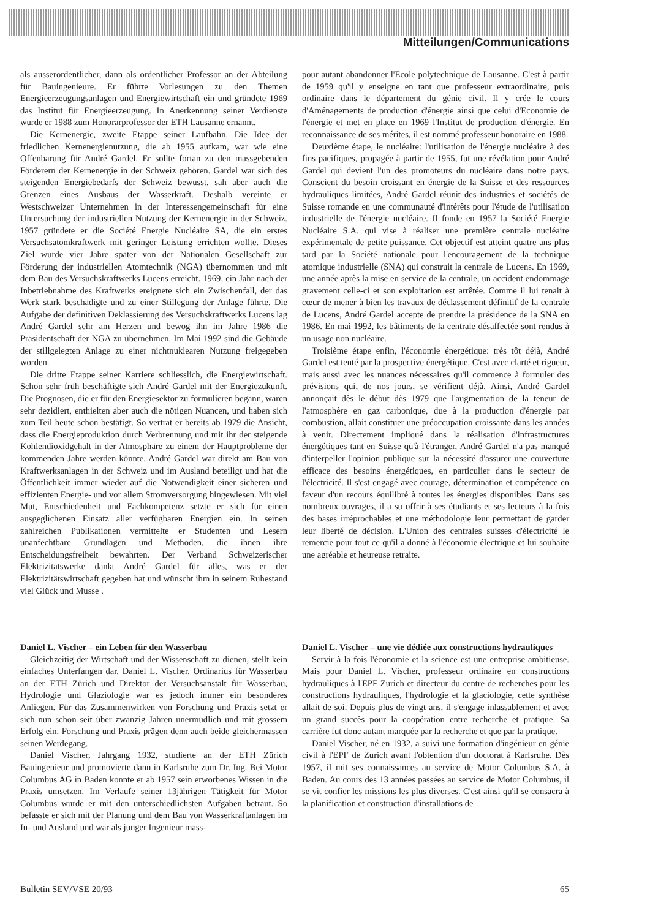Mitteilungen/Communications
als ausserordentlicher, dann als ordentlicher Professor an der Abteilung für Bauingenieure. Er führte Vorlesungen zu den Themen Energieerzeugungsanlagen und Energiewirtschaft ein und gründete 1969 das Institut für Energieerzeugung. In Anerkennung seiner Verdienste wurde er 1988 zum Honorarprofessor der ETH Lausanne ernannt.
Die Kernenergie, zweite Etappe seiner Laufbahn. Die Idee der friedlichen Kernenergienutzung, die ab 1955 aufkam, war wie eine Offenbarung für André Gardel. Er sollte fortan zu den massgebenden Förderern der Kernenergie in der Schweiz gehören. Gardel war sich des steigenden Energiebedarfs der Schweiz bewusst, sah aber auch die Grenzen eines Ausbaus der Wasserkraft. Deshalb vereinte er Westschweizer Unternehmen in der Interessengemeinschaft für eine Untersuchung der industriellen Nutzung der Kernenergie in der Schweiz. 1957 gründete er die Société Energie Nucléaire SA, die ein erstes Versuchsatomkraftwerk mit geringer Leistung errichten wollte. Dieses Ziel wurde vier Jahre später von der Nationalen Gesellschaft zur Förderung der industriellen Atomtechnik (NGA) übernommen und mit dem Bau des Versuchskraftwerks Lucens erreicht. 1969, ein Jahr nach der Inbetriebnahme des Kraftwerks ereignete sich ein Zwischenfall, der das Werk stark beschädigte und zu einer Stillegung der Anlage führte. Die Aufgabe der definitiven Deklassierung des Versuchskraftwerks Lucens lag André Gardel sehr am Herzen und bewog ihn im Jahre 1986 die Präsidentschaft der NGA zu übernehmen. Im Mai 1992 sind die Gebäude der stillgelegten Anlage zu einer nichtnuklearen Nutzung freigegeben worden.
Die dritte Etappe seiner Karriere schliesslich, die Energiewirtschaft. Schon sehr früh beschäftigte sich André Gardel mit der Energiezukunft. Die Prognosen, die er für den Energiesektor zu formulieren begann, waren sehr dezidiert, enthielten aber auch die nötigen Nuancen, und haben sich zum Teil heute schon bestätigt. So vertrat er bereits ab 1979 die Ansicht, dass die Energieproduktion durch Verbrennung und mit ihr der steigende Kohlendioxidgehalt in der Atmosphäre zu einem der Hauptprobleme der kommenden Jahre werden könnte. André Gardel war direkt am Bau von Kraftwerksanlagen in der Schweiz und im Ausland beteiligt und hat die Öffentlichkeit immer wieder auf die Notwendigkeit einer sicheren und effizienten Energie- und vor allem Stromversorgung hingewiesen. Mit viel Mut, Entschiedenheit und Fachkompetenz setzte er sich für einen ausgeglichenen Einsatz aller verfügbaren Energien ein. In seinen zahlreichen Publikationen vermittelte er Studenten und Lesern unanfechtbare Grundlagen und Methoden, die ihnen ihre Entscheidungsfreiheit bewahrten. Der Verband Schweizerischer Elektrizitätswerke dankt André Gardel für alles, was er der Elektrizitätswirtschaft gegeben hat und wünscht ihm in seinem Ruhestand viel Glück und Musse .
pour autant abandonner l'Ecole polytechnique de Lausanne. C'est à partir de 1959 qu'il y enseigne en tant que professeur extraordinaire, puis ordinaire dans le département du génie civil. Il y crée le cours d'Aménagements de production d'énergie ainsi que celui d'Economie de l'énergie et met en place en 1969 l'Institut de production d'énergie. En reconnaissance de ses mérites, il est nommé professeur honoraire en 1988.
Deuxième étape, le nucléaire: l'utilisation de l'énergie nucléaire à des fins pacifiques, propagée à partir de 1955, fut une révélation pour André Gardel qui devient l'un des promoteurs du nucléaire dans notre pays. Conscient du besoin croissant en énergie de la Suisse et des ressources hydrauliques limitées, André Gardel réunit des industries et sociétés de Suisse romande en une communauté d'intérêts pour l'étude de l'utilisation industrielle de l'énergie nucléaire. Il fonde en 1957 la Société Energie Nucléaire S.A. qui vise à réaliser une première centrale nucléaire expérimentale de petite puissance. Cet objectif est atteint quatre ans plus tard par la Société nationale pour l'encouragement de la technique atomique industrielle (SNA) qui construit la centrale de Lucens. En 1969, une année après la mise en service de la centrale, un accident endommage gravement celle-ci et son exploitation est arrêtée. Comme il lui tenait à cœur de mener à bien les travaux de déclassement définitif de la centrale de Lucens, André Gardel accepte de prendre la présidence de la SNA en 1986. En mai 1992, les bâtiments de la centrale désaffectée sont rendus à un usage non nucléaire.
Troisième étape enfin, l'économie énergétique: très tôt déjà, André Gardel est tenté par la prospective énergétique. C'est avec clarté et rigueur, mais aussi avec les nuances nécessaires qu'il commence à formuler des prévisions qui, de nos jours, se vérifient déjà. Ainsi, André Gardel annonçait dès le début dès 1979 que l'augmentation de la teneur de l'atmosphère en gaz carbonique, due à la production d'énergie par combustion, allait constituer une préoccupation croissante dans les années à venir. Directement impliqué dans la réalisation d'infrastructures énergétiques tant en Suisse qu'à l'étranger, André Gardel n'a pas manqué d'interpeller l'opinion publique sur la nécessité d'assurer une couverture efficace des besoins énergétiques, en particulier dans le secteur de l'électricité. Il s'est engagé avec courage, détermination et compétence en faveur d'un recours équilibré à toutes les énergies disponibles. Dans ses nombreux ouvrages, il a su offrir à ses étudiants et ses lecteurs à la fois des bases irréprochables et une méthodologie leur permettant de garder leur liberté de décision. L'Union des centrales suisses d'électricité le remercie pour tout ce qu'il a donné à l'économie électrique et lui souhaite une agréable et heureuse retraite.
Daniel L. Vischer – ein Leben für den Wasserbau
Gleichzeitig der Wirtschaft und der Wissenschaft zu dienen, stellt kein einfaches Unterfangen dar. Daniel L. Vischer, Ordinarius für Wasserbau an der ETH Zürich und Direktor der Versuchsanstalt für Wasserbau, Hydrologie und Glaziologie war es jedoch immer ein besonderes Anliegen. Für das Zusammenwirken von Forschung und Praxis setzt er sich nun schon seit über zwanzig Jahren unermüdlich und mit grossem Erfolg ein. Forschung und Praxis prägen denn auch beide gleichermassen seinen Werdegang.
Daniel Vischer, Jahrgang 1932, studierte an der ETH Zürich Bauingenieur und promovierte dann in Karlsruhe zum Dr. Ing. Bei Motor Columbus AG in Baden konnte er ab 1957 sein erworbenes Wissen in die Praxis umsetzen. Im Verlaufe seiner 13jährigen Tätigkeit für Motor Columbus wurde er mit den unterschiedlichsten Aufgaben betraut. So befasste er sich mit der Planung und dem Bau von Wasserkraftanlagen im In- und Ausland und war als junger Ingenieur mass-
Daniel L. Vischer – une vie dédiée aux constructions hydrauliques
Servir à la fois l'économie et la science est une entreprise ambitieuse. Mais pour Daniel L. Vischer, professeur ordinaire en constructions hydrauliques à l'EPF Zurich et directeur du centre de recherches pour les constructions hydrauliques, l'hydrologie et la glaciologie, cette synthèse allait de soi. Depuis plus de vingt ans, il s'engage inlassablement et avec un grand succès pour la coopération entre recherche et pratique. Sa carrière fut donc autant marquée par la recherche et que par la pratique.
Daniel Vischer, né en 1932, a suivi une formation d'ingénieur en génie civil à l'EPF de Zurich avant l'obtention d'un doctorat à Karlsruhe. Dès 1957, il mit ses connaissances au service de Motor Columbus S.A. à Baden. Au cours des 13 années passées au service de Motor Columbus, il se vit confier les missions les plus diverses. C'est ainsi qu'il se consacra à la planification et construction d'installations de
Bulletin SEV/VSE 20/93 65